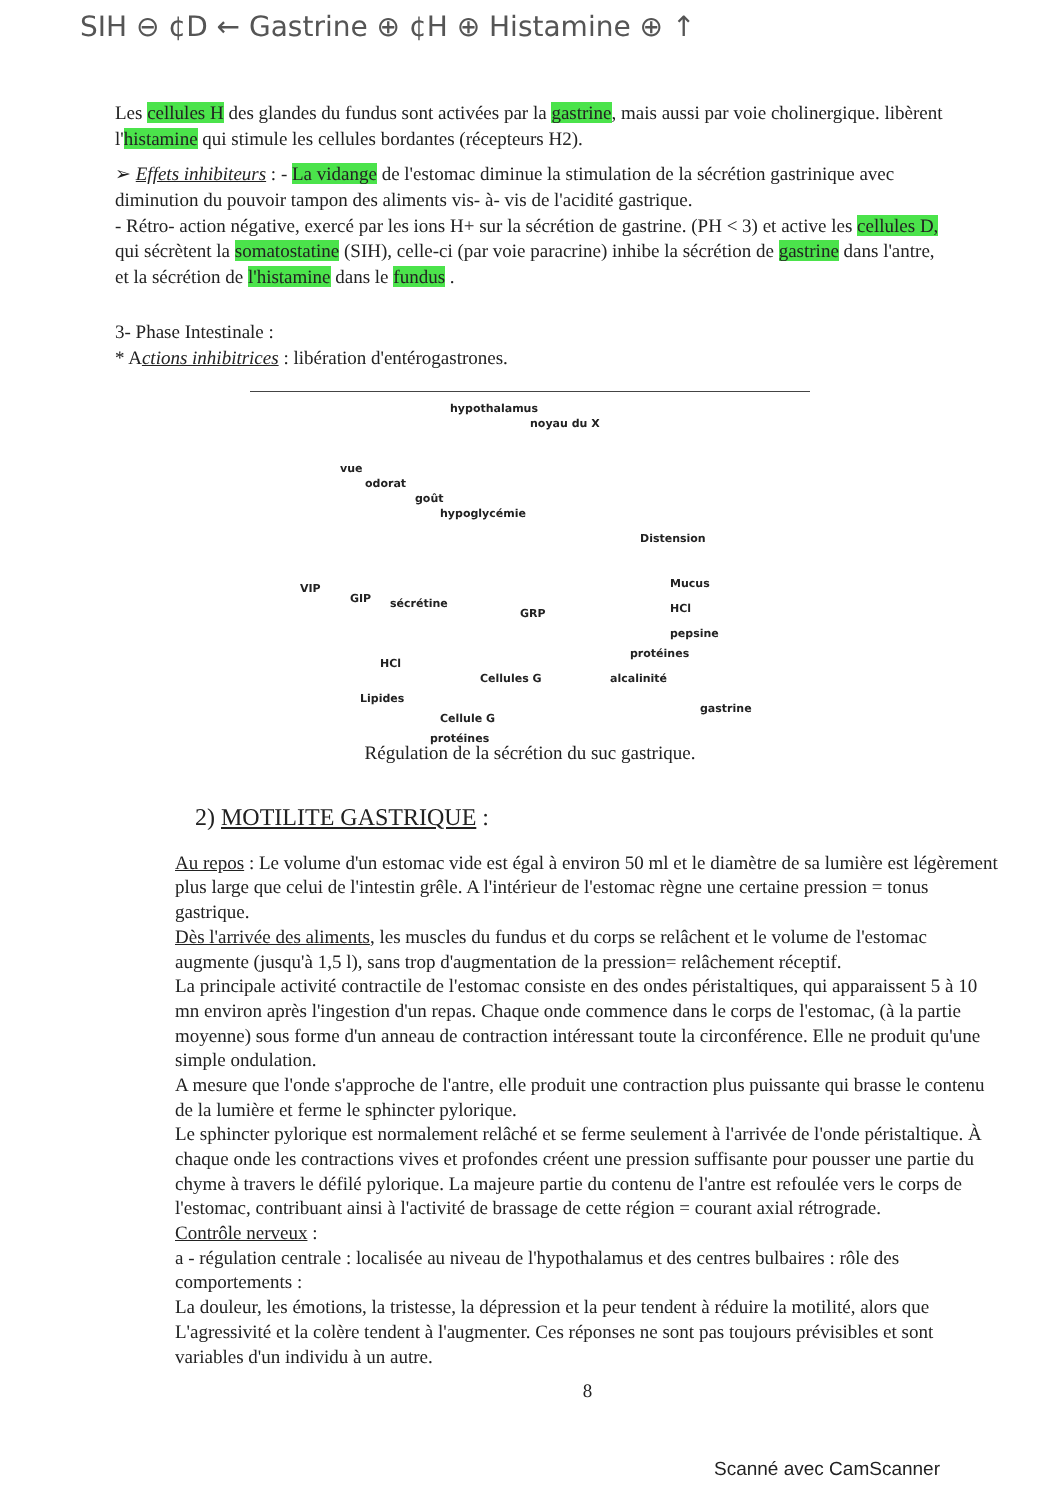SIH ⊖ ¢D ← Gastrine ⊕ ¢H ⊕ Histamine ⊕ ↑
Les cellules H des glandes du fundus sont activées par la gastrine, mais aussi par voie cholinergique. libèrent l'histamine qui stimule les cellules bordantes (récepteurs H2).
➢ Effets inhibiteurs : - La vidange de l'estomac diminue la stimulation de la sécrétion gastrinique avec diminution du pouvoir tampon des aliments vis- à- vis de l'acidité gastrique.
- Rétro- action négative, exercé par les ions H+ sur la sécrétion de gastrine. (PH < 3) et active les cellules D, qui sécrètent la somatostatine (SIH), celle-ci (par voie paracrine) inhibe la sécrétion de gastrine dans l'antre, et la sécrétion de l'histamine dans le fundus .
3- Phase Intestinale :
* Actions inhibitrices : libération d'entérogastrones.
hypothalamus
noyau du X
vue
odorat
goût
hypoglycémie
Distension
Mucus
HCl
pepsine
protéines
alcalinité Cellules G
VIP
GIP sécrétine
GRP
HCl
Lipides
Cellule G
protéines
gastrine
Régulation de la sécrétion du suc gastrique.
2) MOTILITE GASTRIQUE :
Au repos : Le volume d'un estomac vide est égal à environ 50 ml et le diamètre de sa lumière est légèrement plus large que celui de l'intestin grêle. A l'intérieur de l'estomac règne une certaine pression = tonus gastrique.
Dès l'arrivée des aliments, les muscles du fundus et du corps se relâchent et le volume de l'estomac augmente (jusqu'à 1,5 l), sans trop d'augmentation de la pression= relâchement réceptif.
La principale activité contractile de l'estomac consiste en des ondes péristaltiques, qui apparaissent 5 à 10 mn environ après l'ingestion d'un repas. Chaque onde commence dans le corps de l'estomac, (à la partie moyenne) sous forme d'un anneau de contraction intéressant toute la circonférence. Elle ne produit qu'une simple ondulation.
A mesure que l'onde s'approche de l'antre, elle produit une contraction plus puissante qui brasse le contenu de la lumière et ferme le sphincter pylorique.
Le sphincter pylorique est normalement relâché et se ferme seulement à l'arrivée de l'onde péristaltique. À chaque onde les contractions vives et profondes créent une pression suffisante pour pousser une partie du chyme à travers le défilé pylorique. La majeure partie du contenu de l'antre est refoulée vers le corps de l'estomac, contribuant ainsi à l'activité de brassage de cette région = courant axial rétrograde.
Contrôle nerveux :
a - régulation centrale : localisée au niveau de l'hypothalamus et des centres bulbaires : rôle des comportements :
La douleur, les émotions, la tristesse, la dépression et la peur tendent à réduire la motilité, alors que L'agressivité et la colère tendent à l'augmenter. Ces réponses ne sont pas toujours prévisibles et sont variables d'un individu à un autre.
8
Scanné avec CamScanner